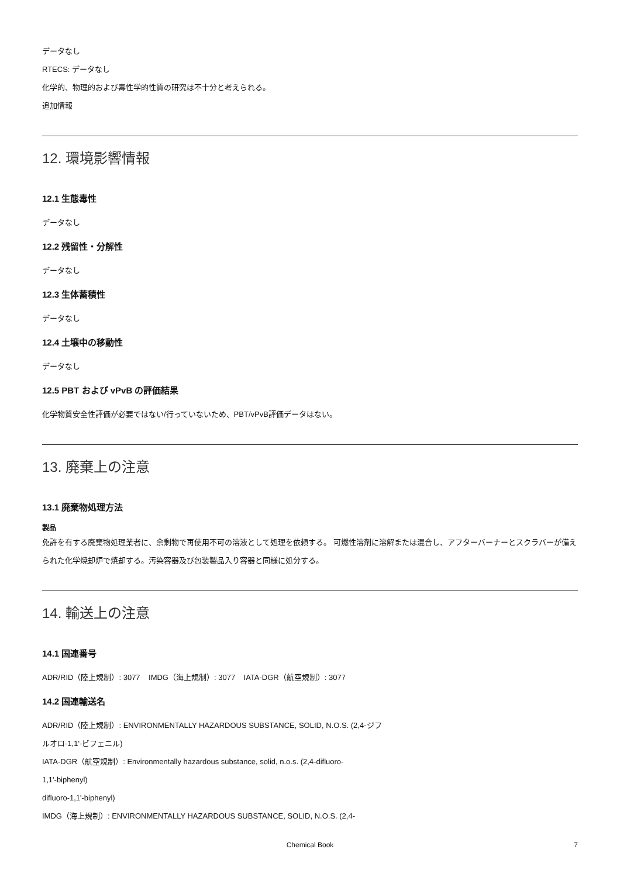データなし
RTECS: データなし
化学的、物理的および毒性学的性質の研究は不十分と考えられる。
追加情報
12. 環境影響情報
12.1 生態毒性
データなし
12.2 残留性・分解性
データなし
12.3 生体蓄積性
データなし
12.4 土壌中の移動性
データなし
12.5 PBT および vPvB の評価結果
化学物質安全性評価が必要ではない/行っていないため、PBT/vPvB評価データはない。
13. 廃棄上の注意
13.1 廃棄物処理方法
製品
免許を有する廃棄物処理業者に、余剰物で再使用不可の溶液として処理を依頼する。 可燃性溶剤に溶解または混合し、アフターバーナーとスクラバーが備えられた化学焼却炉で焼却する。汚染容器及び包装製品入り容器と同様に処分する。
14. 輸送上の注意
14.1 国連番号
ADR/RID（陸上規制）: 3077 IMDG（海上規制）: 3077 IATA-DGR（航空規制）: 3077
14.2 国連輸送名
ADR/RID（陸上規制）: ENVIRONMENTALLY HAZARDOUS SUBSTANCE, SOLID, N.O.S. (2,4-ジフ
ルオロ-1,1'-ビフェニル)
IATA-DGR（航空規制）: Environmentally hazardous substance, solid, n.o.s. (2,4-difluoro-
1,1'-biphenyl)
difluoro-1,1'-biphenyl)
IMDG（海上規制）: ENVIRONMENTALLY HAZARDOUS SUBSTANCE, SOLID, N.O.S. (2,4-
Chemical Book 7